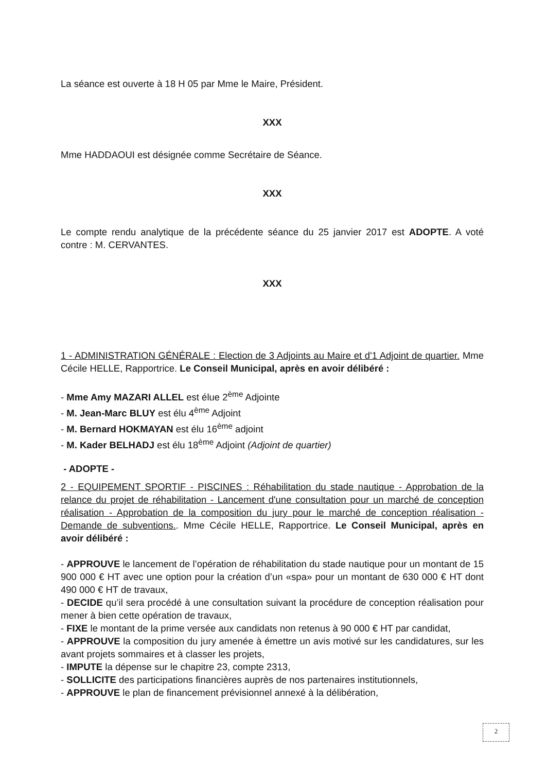La séance est ouverte à 18 H 05 par Mme le Maire, Président.
XXX
Mme HADDAOUI est désignée comme Secrétaire de Séance.
XXX
Le compte rendu analytique de la précédente séance du 25 janvier 2017 est ADOPTE. A voté contre : M. CERVANTES.
XXX
1 - ADMINISTRATION GÉNÉRALE : Election de 3 Adjoints au Maire et d'1 Adjoint de quartier. Mme Cécile HELLE, Rapportrice. Le Conseil Municipal, après en avoir délibéré :
- Mme Amy MAZARI ALLEL est élue 2<sup>ème</sup> Adjointe
- M. Jean-Marc BLUY est élu 4<sup>ème</sup> Adjoint
- M. Bernard HOKMAYAN est élu 16<sup>ème</sup> adjoint
- M. Kader BELHADJ est élu 18<sup>ème</sup> Adjoint (Adjoint de quartier)
- ADOPTE -
2 - EQUIPEMENT SPORTIF - PISCINES : Réhabilitation du stade nautique - Approbation de la relance du projet de réhabilitation - Lancement d'une consultation pour un marché de conception réalisation - Approbation de la composition du jury pour le marché de conception réalisation - Demande de subventions.. Mme Cécile HELLE, Rapportrice. Le Conseil Municipal, après en avoir délibéré :
- APPROUVE le lancement de l’opération de réhabilitation du stade nautique pour un montant de 15 900 000 € HT avec une option pour la création d’un «spa» pour un montant de 630 000 € HT dont 490 000 € HT de travaux,
- DECIDE qu’il sera procédé à une consultation suivant la procédure de conception réalisation pour mener à bien cette opération de travaux,
- FIXE le montant de la prime versée aux candidats non retenus à 90 000 € HT par candidat,
- APPROUVE la composition du jury amenée à émettre un avis motivé sur les candidatures, sur les avant projets sommaires et à classer les projets,
- IMPUTE la dépense sur le chapitre 23, compte 2313,
- SOLLICITE des participations financières auprès de nos partenaires institutionnels,
- APPROUVE le plan de financement prévisionnel annexé à la délibération,
2